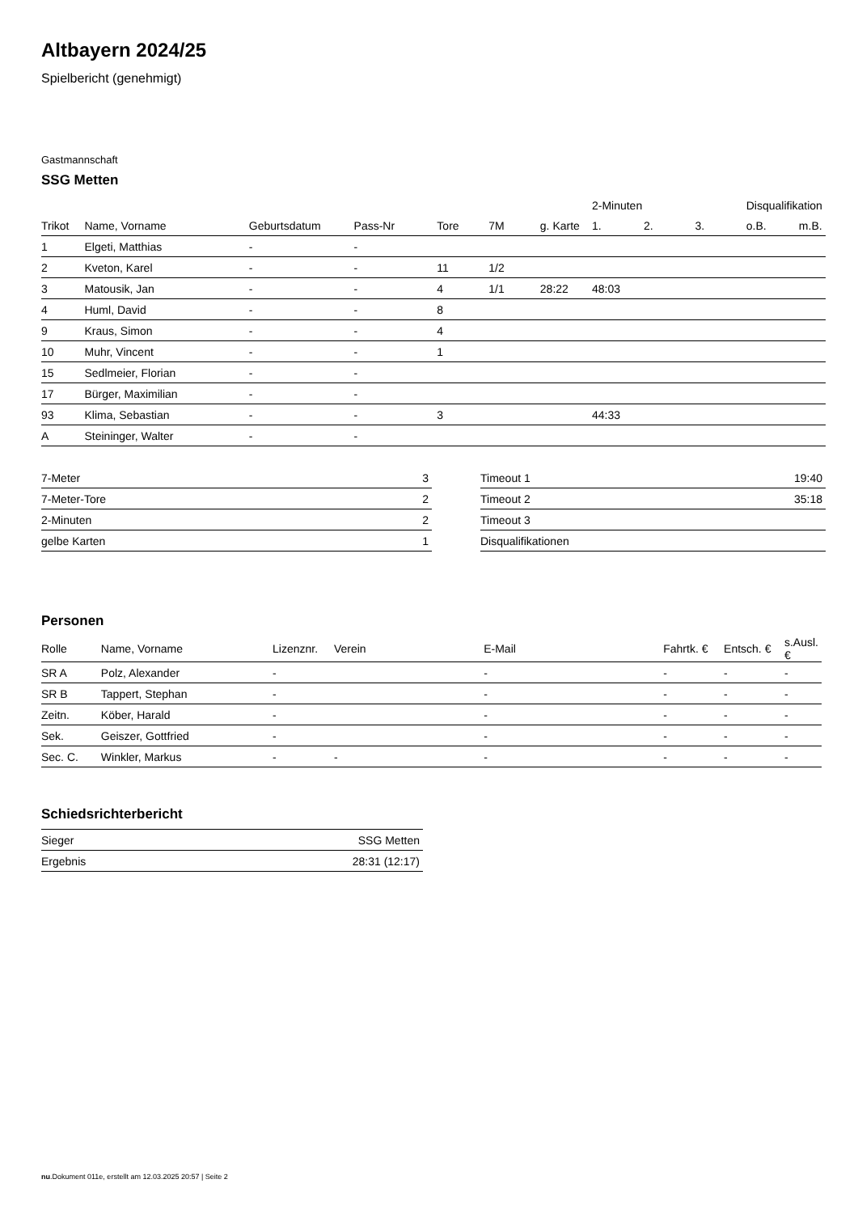Altbayern 2024/25
Spielbericht (genehmigt)
Gastmannschaft
SSG Metten
| | | | | | | | 2-Minuten | | | Disqualifikation | |
| --- | --- | --- | --- | --- | --- | --- | --- | --- | --- | --- | --- |
| Trikot | Name, Vorname | Geburtsdatum | Pass-Nr | Tore | 7M | g. Karte | 1. | 2. | 3. | o.B. | m.B. |
| 1 | Elgeti, Matthias | - | - | | | | | | | | |
| 2 | Kveton, Karel | - | - | 11 | 1/2 | | | | | | |
| 3 | Matousik, Jan | - | - | 4 | 1/1 | 28:22 | 48:03 | | | | |
| 4 | Huml, David | - | - | 8 | | | | | | | |
| 9 | Kraus, Simon | - | - | 4 | | | | | | | |
| 10 | Muhr, Vincent | - | - | 1 | | | | | | | |
| 15 | Sedlmeier, Florian | - | - | | | | | | | | |
| 17 | Bürger, Maximilian | - | - | | | | | | | | |
| 93 | Klima, Sebastian | - | - | 3 | | | 44:33 | | | | |
| A | Steininger, Walter | - | - | | | | | | | | |
| 7-Meter | 3 |
| 7-Meter-Tore | 2 |
| 2-Minuten | 2 |
| gelbe Karten | 1 |
| Timeout 1 | 19:40 |
| Timeout 2 | 35:18 |
| Timeout 3 | |
| Disqualifikationen | |
Personen
| Rolle | Name, Vorname | Lizenznr. | Verein | E-Mail | Fahrtk. € | Entsch. € | s.Ausl. € |
| --- | --- | --- | --- | --- | --- | --- | --- |
| SR A | Polz, Alexander | - | | - | - | - | - |
| SR B | Tappert, Stephan | - | | - | - | - | - |
| Zeitn. | Köber, Harald | - | | - | - | - | - |
| Sek. | Geiszer, Gottfried | - | | - | - | - | - |
| Sec. C. | Winkler, Markus | - | - | - | - | - | - |
Schiedsrichterbericht
| Sieger | SSG Metten |
| Ergebnis | 28:31 (12:17) |
nu.Dokument 011e, erstellt am 12.03.2025 20:57 | Seite 2